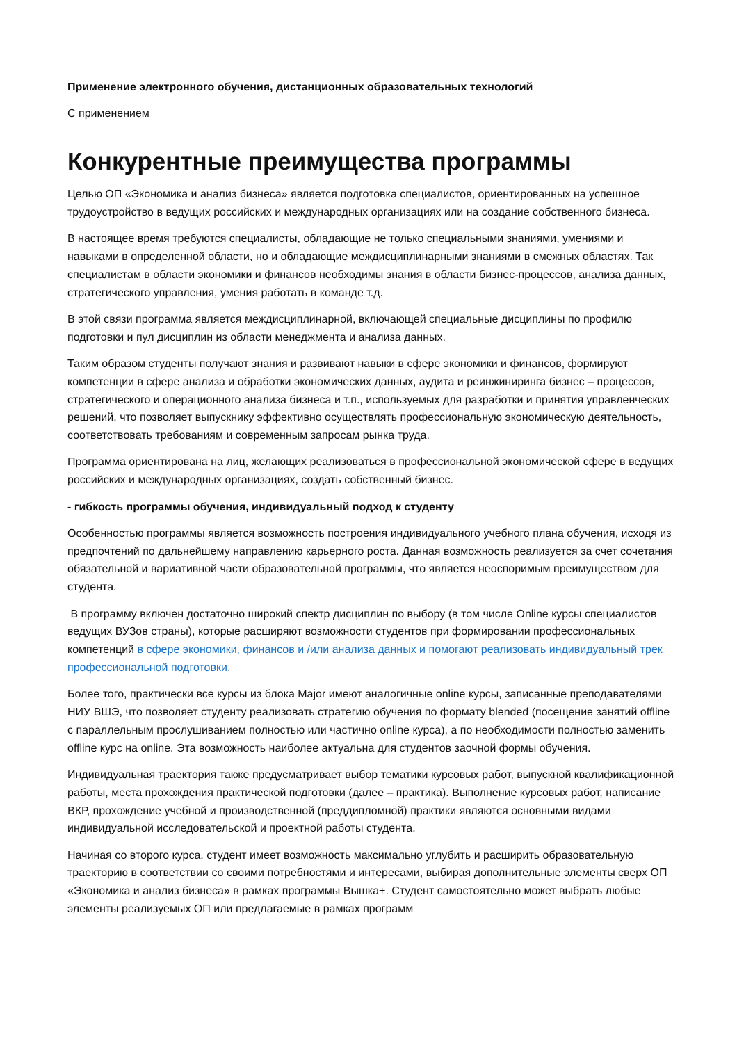Применение электронного обучения, дистанционных образовательных технологий
С применением
Конкурентные преимущества программы
Целью ОП «Экономика и анализ бизнеса» является подготовка специалистов, ориентированных на успешное трудоустройство в ведущих российских и международных организациях или на создание собственного бизнеса.
В настоящее время требуются специалисты, обладающие не только специальными знаниями, умениями и навыками в определенной области, но и обладающие междисциплинарными знаниями в смежных областях. Так специалистам в области экономики и финансов необходимы знания в области бизнес-процессов, анализа данных, стратегического управления, умения работать в команде т.д.
В этой связи программа является междисциплинарной, включающей специальные дисциплины по профилю подготовки и пул дисциплин из области менеджмента и анализа данных.
Таким образом студенты получают знания и развивают навыки в сфере экономики и финансов, формируют компетенции в сфере анализа и обработки экономических данных, аудита и реинжиниринга бизнес – процессов, стратегического и операционного анализа бизнеса и т.п., используемых для разработки и принятия управленческих решений, что позволяет выпускнику эффективно осуществлять профессиональную экономическую деятельность, соответствовать требованиям и современным запросам рынка труда.
Программа ориентирована на лиц, желающих реализоваться в профессиональной экономической сфере в ведущих российских и международных организациях, создать собственный бизнес.
- гибкость программы обучения, индивидуальный подход к студенту
Особенностью программы является возможность построения индивидуального учебного плана обучения, исходя из предпочтений по дальнейшему направлению карьерного роста. Данная возможность реализуется за счет сочетания обязательной и вариативной части образовательной программы, что является неоспоримым преимуществом для студента.
В программу включен достаточно широкий спектр дисциплин по выбору (в том числе Online курсы специалистов ведущих ВУЗов страны), которые расширяют возможности студентов при формировании профессиональных компетенций в сфере экономики, финансов и /или анализа данных и помогают реализовать индивидуальный трек профессиональной подготовки.
Более того, практически все курсы из блока Major имеют аналогичные online курсы, записанные преподавателями НИУ ВШЭ, что позволяет студенту реализовать стратегию обучения по формату blended (посещение занятий offline с параллельным прослушиванием полностью или частично online курса), а по необходимости полностью заменить offline курс на online. Эта возможность наиболее актуальна для студентов заочной формы обучения.
Индивидуальная траектория также предусматривает выбор тематики курсовых работ, выпускной квалификационной работы, места прохождения практической подготовки (далее – практика). Выполнение курсовых работ, написание ВКР, прохождение учебной и производственной (преддипломной) практики являются основными видами индивидуальной исследовательской и проектной работы студента.
Начиная со второго курса, студент имеет возможность максимально углубить и расширить образовательную траекторию в соответствии со своими потребностями и интересами, выбирая дополнительные элементы сверх ОП «Экономика и анализ бизнеса» в рамках программы Вышка+. Студент самостоятельно может выбрать любые элементы реализуемых ОП или предлагаемые в рамках программ